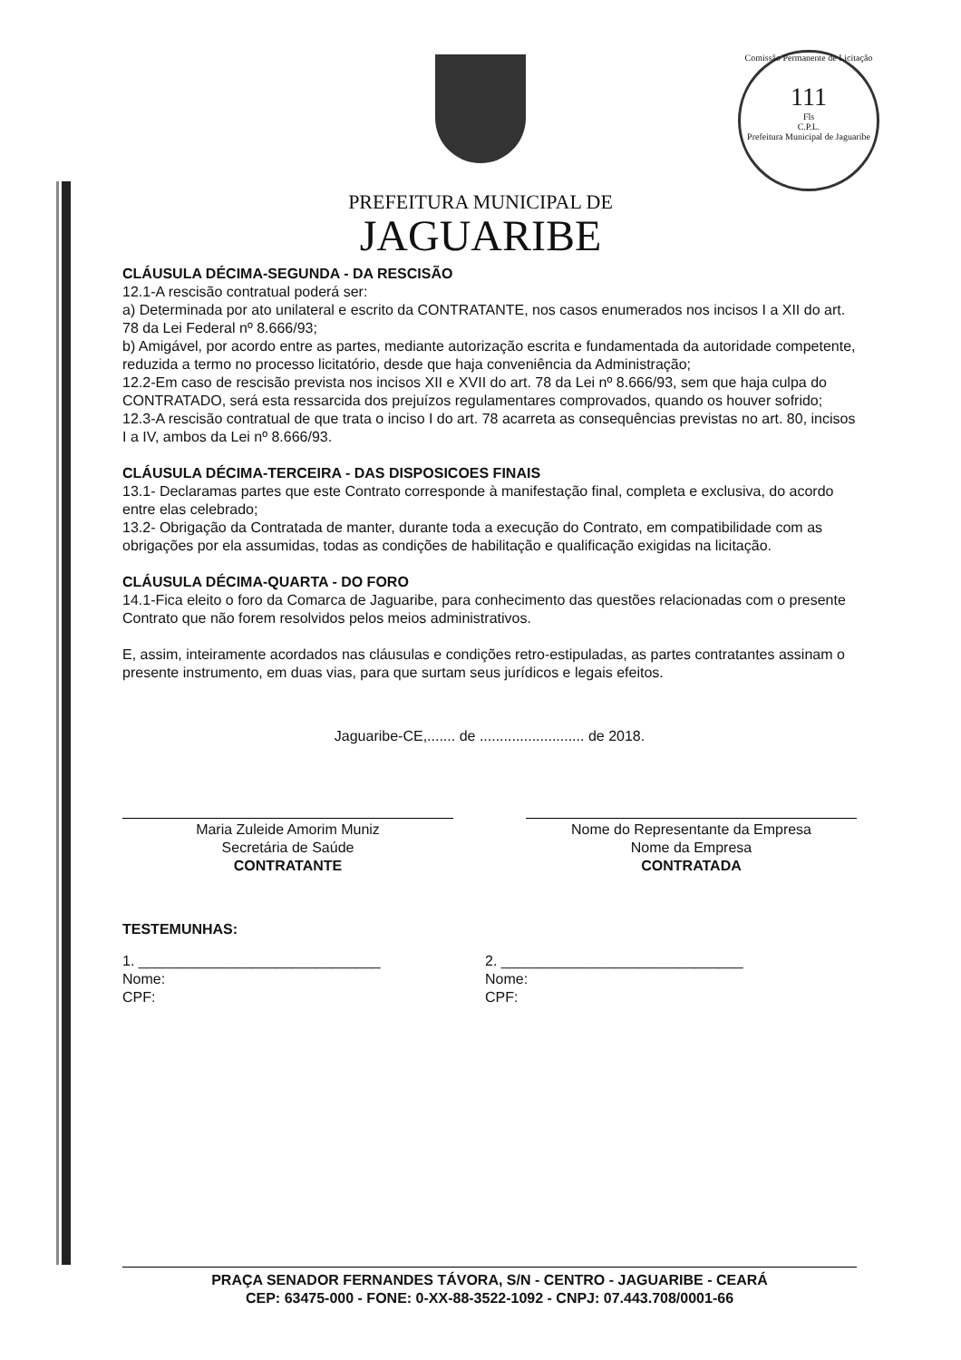Comissão Permanente de Licitação
111
Fls
C.P.L.
Prefeitura Municipal de Jaguaribe
PREFEITURA MUNICIPAL DE
JAGUARIBE
CLÁUSULA DÉCIMA-SEGUNDA - DA RESCISÃO
12.1-A rescisão contratual poderá ser:
a) Determinada por ato unilateral e escrito da CONTRATANTE, nos casos enumerados nos incisos I a XII do art. 78 da Lei Federal nº 8.666/93;
b) Amigável, por acordo entre as partes, mediante autorização escrita e fundamentada da autoridade competente, reduzida a termo no processo licitatório, desde que haja conveniência da Administração;
12.2-Em caso de rescisão prevista nos incisos XII e XVII do art. 78 da Lei nº 8.666/93, sem que haja culpa do CONTRATADO, será esta ressarcida dos prejuízos regulamentares comprovados, quando os houver sofrido;
12.3-A rescisão contratual de que trata o inciso I do art. 78 acarreta as consequências previstas no art. 80, incisos I a IV, ambos da Lei nº 8.666/93.
CLÁUSULA DÉCIMA-TERCEIRA - DAS DISPOSICOES FINAIS
13.1- Declaramas partes que este Contrato corresponde à manifestação final, completa e exclusiva, do acordo entre elas celebrado;
13.2- Obrigação da Contratada de manter, durante toda a execução do Contrato, em compatibilidade com as obrigações por ela assumidas, todas as condições de habilitação e qualificação exigidas na licitação.
CLÁUSULA DÉCIMA-QUARTA - DO FORO
14.1-Fica eleito o foro da Comarca de Jaguaribe, para conhecimento das questões relacionadas com o presente Contrato que não forem resolvidos pelos meios administrativos.
E, assim, inteiramente acordados nas cláusulas e condições retro-estipuladas, as partes contratantes assinam o presente instrumento, em duas vias, para que surtam seus jurídicos e legais efeitos.
Jaguaribe-CE,....... de .......................... de 2018.
Maria Zuleide Amorim Muniz
Secretária de Saúde
CONTRATANTE
Nome do Representante da Empresa
Nome da Empresa
CONTRATADA
TESTEMUNHAS:
1. ______________________________
Nome:
CPF:
2. ______________________________
Nome:
CPF:
PRAÇA SENADOR FERNANDES TÁVORA, S/N - CENTRO - JAGUARIBE - CEARÁ
CEP: 63475-000 - FONE: 0-XX-88-3522-1092 - CNPJ: 07.443.708/0001-66